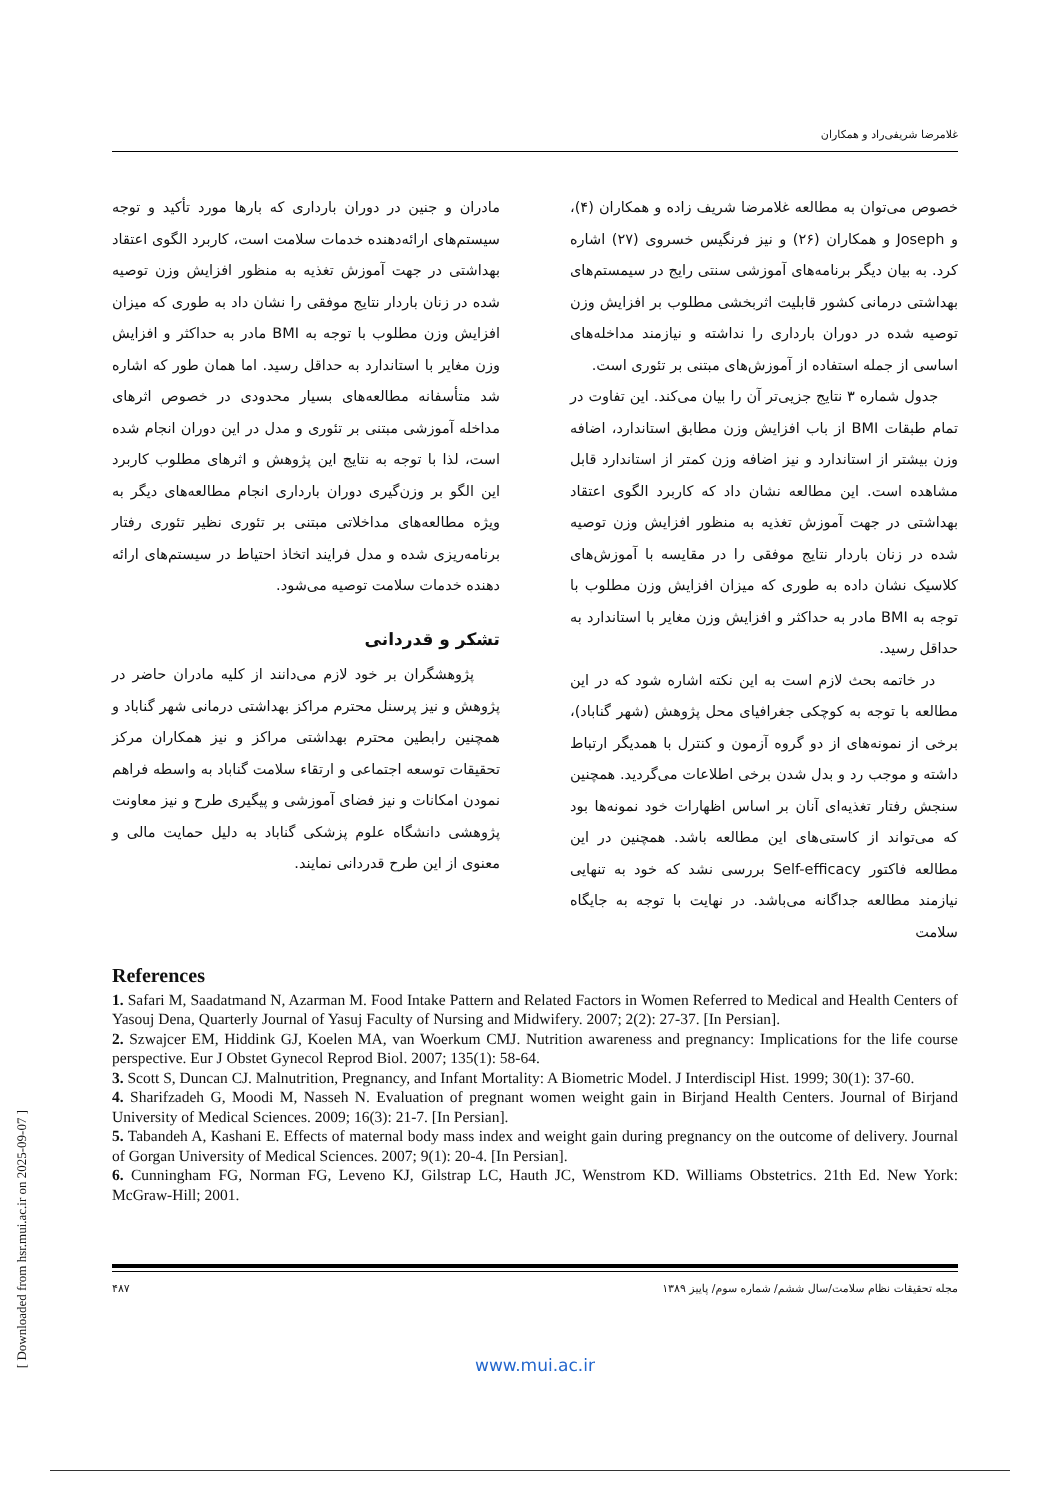[ Downloaded from hsr.mui.ac.ir on 2025-09-07 ]
غلامرضا شریفی‌راد و همکاران
خصوص می‌توان به مطالعه غلامرضا شریف زاده و همکاران (۴)، و Joseph و همکاران (۲۶) و نیز فرنگیس خسروی (۲۷) اشاره کرد. به بیان دیگر برنامه‌های آموزشی سنتی رایج در سیمستم‌های بهداشتی درمانی کشور قابلیت اثربخشی مطلوب بر افزایش وزن توصیه شده در دوران بارداری را نداشته و نیازمند مداخله‌های اساسی از جمله استفاده از آموزش‌های مبتنی بر تئوری است.
جدول شماره ۳ نتایج جزیی‌تر آن را بیان می‌کند. این تفاوت در تمام طبقات BMI از باب افزایش وزن مطابق استاندارد، اضافه وزن بیشتر از استاندارد و نیز اضافه وزن کمتر از استاندارد قابل مشاهده است. این مطالعه نشان داد که کاربرد الگوی اعتقاد بهداشتی در جهت آموزش تغذیه به منظور افزایش وزن توصیه شده در زنان باردار نتایج موفقی را در مقایسه با آموزش‌های کلاسیک نشان داده به طوری که میزان افزایش وزن مطلوب با توجه به BMI مادر به حداکثر و افزایش وزن مغایر با استاندارد به حداقل رسید.
در خاتمه بحث لازم است به این نکته اشاره شود که در این مطالعه با توجه به کوچکی جغرافیای محل پژوهش (شهر گناباد)، برخی از نمونه‌های از دو گروه آزمون و کنترل با همدیگر ارتباط داشته و موجب رد و بدل شدن برخی اطلاعات می‌گردید. همچنین سنجش رفتار تغذیه‌ای آنان بر اساس اظهارات خود نمونه‌ها بود که می‌تواند از کاستی‌های این مطالعه باشد. همچنین در این مطالعه فاکتور Self-efficacy بررسی نشد که خود به تنهایی نیازمند مطالعه جداگانه می‌باشد. در نهایت با توجه به جایگاه سلامت
مادران و جنین در دوران بارداری که بارها مورد تأکید و توجه سیستم‌های ارائه‌دهنده خدمات سلامت است، کاربرد الگوی اعتقاد بهداشتی در جهت آموزش تغذیه به منظور افزایش وزن توصیه شده در زنان باردار نتایج موفقی را نشان داد به طوری که میزان افزایش وزن مطلوب با توجه به BMI مادر به حداکثر و افزایش وزن مغایر با استاندارد به حداقل رسید. اما همان طور که اشاره شد متأسفانه مطالعه‌های بسیار محدودی در خصوص اثرهای مداخله آموزشی مبتنی بر تئوری و مدل در این دوران انجام شده است، لذا با توجه به نتایج این پژوهش و اثرهای مطلوب کاربرد این الگو بر وزن‌گیری دوران بارداری انجام مطالعه‌های دیگر به ویژه مطالعه‌های مداخلاتی مبتنی بر تئوری نظیر تئوری رفتار برنامه‌ریزی شده و مدل فرایند اتخاذ احتیاط در سیستم‌های ارائه دهنده خدمات سلامت توصیه می‌شود.
تشکر و قدردانی
پژوهشگران بر خود لازم می‌دانند از کلیه مادران حاضر در پژوهش و نیز پرسنل محترم مراکز بهداشتی درمانی شهر گناباد و همچنین رابطین محترم بهداشتی مراکز و نیز همکاران مرکز تحقیقات توسعه اجتماعی و ارتقاء سلامت گناباد به واسطه فراهم نمودن امکانات و نیز فضای آموزشی و پیگیری طرح و نیز معاونت پژوهشی دانشگاه علوم پزشکی گناباد به دلیل حمایت مالی و معنوی از این طرح قدردانی نمایند.
References
1. Safari M, Saadatmand N, Azarman M. Food Intake Pattern and Related Factors in Women Referred to Medical and Health Centers of Yasouj Dena, Quarterly Journal of Yasuj Faculty of Nursing and Midwifery. 2007; 2(2): 27-37. [In Persian].
2. Szwajcer EM, Hiddink GJ, Koelen MA, van Woerkum CMJ. Nutrition awareness and pregnancy: Implications for the life course perspective. Eur J Obstet Gynecol Reprod Biol. 2007; 135(1): 58-64.
3. Scott S, Duncan CJ. Malnutrition, Pregnancy, and Infant Mortality: A Biometric Model. J Interdiscipl Hist. 1999; 30(1): 37-60.
4. Sharifzadeh G, Moodi M, Nasseh N. Evaluation of pregnant women weight gain in Birjand Health Centers. Journal of Birjand University of Medical Sciences. 2009; 16(3): 21-7. [In Persian].
5. Tabandeh A, Kashani E. Effects of maternal body mass index and weight gain during pregnancy on the outcome of delivery. Journal of Gorgan University of Medical Sciences. 2007; 9(1): 20-4. [In Persian].
6. Cunningham FG, Norman FG, Leveno KJ, Gilstrap LC, Hauth JC, Wenstrom KD. Williams Obstetrics. 21th Ed. New York: McGraw-Hill; 2001.
مجله تحقیقات نظام سلامت/سال ششم/ شماره سوم/ پاییز ۱۳۸۹ ۴۸۷
www.mui.ac.ir